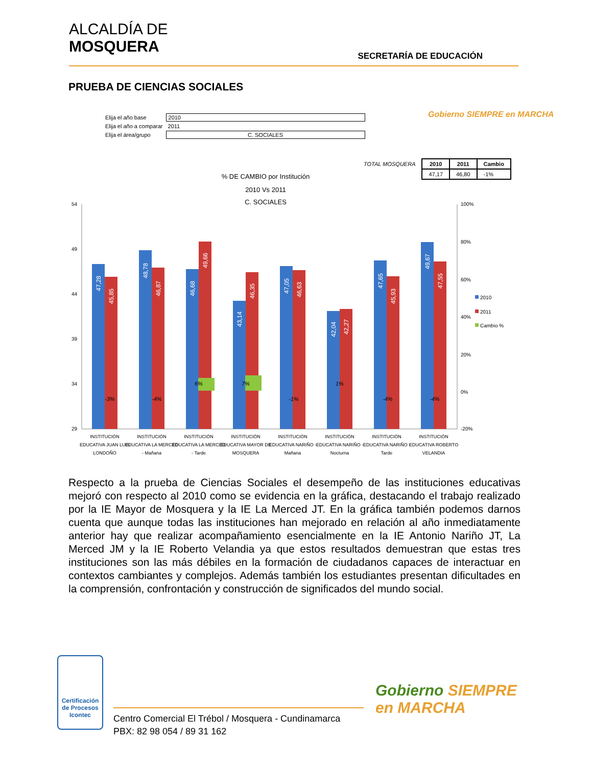ALCALDÍA DE
MOSQUERA
SECRETARÍA DE EDUCACIÓN
PRUEBA DE CIENCIAS SOCIALES
| Elija el año base | 2010 |
| Elija el año a comparar | 2011 |
| Elija el área/grupo | C. SOCIALES |
Gobierno SIEMPRE en MARCHA
| TOTAL MOSQUERA | 2010 | 2011 | Cambio |
| | 47,17 | 46,80 | -1% |
% DE CAMBIO por Institución
2010 Vs 2011
C. SOCIALES
54
49
44
39
34
29
100%
80%
60%
40%
20%
0%
-20%
47,28
45,85
48,78
46,87
46,68
49,66
43,14
46,35
47,05
46,63
42,04
42,27
47,65
45,93
49,67
47,55
-3%
-4%
6%
7%
-1%
1%
-4%
-4%
INSTITUCIÓN
EDUCATIVA JUAN LUIS
LONDOÑO
INSTITUCIÓN
EDUCATIVA LA MERCED
- Mañana
INSTITUCIÓN
EDUCATIVA LA MERCED
- Tarde
INSTITUCIÓN
EDUCATIVA MAYOR DE
MOSQUERA
INSTITUCIÓN
EDUCATIVA NARIÑO -
Mañana
INSTITUCIÓN
EDUCATIVA NARIÑO -
Nocturna
INSTITUCIÓN
EDUCATIVA NARIÑO -
Tarde
INSTITUCIÓN
EDUCATIVA ROBERTO
VELANDIA
2010
2011
Cambio %
Respecto a la prueba de Ciencias Sociales el desempeño de las instituciones educativas mejoró con respecto al 2010 como se evidencia en la gráfica, destacando el trabajo realizado por la IE Mayor de Mosquera y la IE La Merced JT. En la gráfica también podemos darnos cuenta que aunque todas las instituciones han mejorado en relación al año inmediatamente anterior hay que realizar acompañamiento esencialmente en la IE Antonio Nariño JT, La Merced JM y la IE Roberto Velandia ya que estos resultados demuestran que estas tres instituciones son las más débiles en la formación de ciudadanos capaces de interactuar en contextos cambiantes y complejos. Además también los estudiantes presentan dificultades en la comprensión, confrontación y construcción de significados del mundo social.
Certificación de Procesos
Icontec
Centro Comercial El Trébol / Mosquera - Cundinamarca
PBX: 82 98 054 / 89 31 162
Gobierno SIEMPRE
en MARCHA